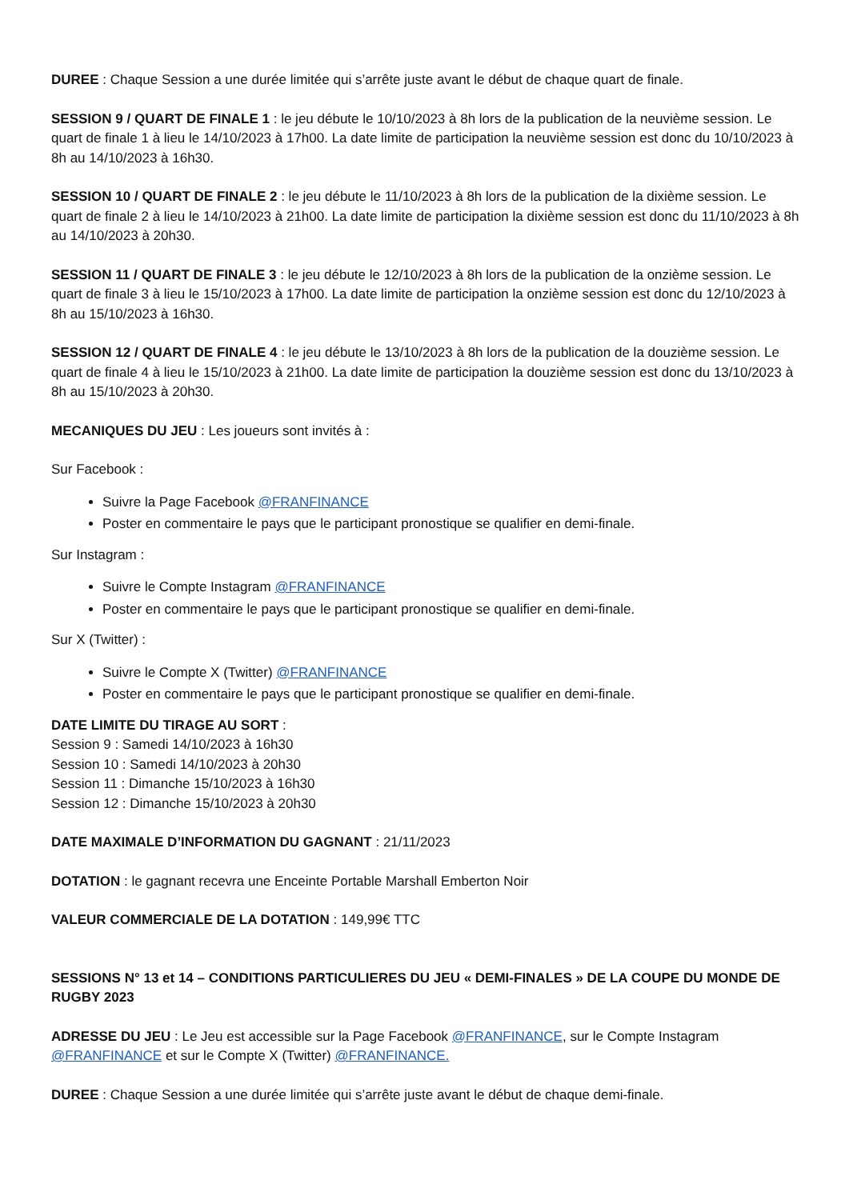DUREE : Chaque Session a une durée limitée qui s’arrête juste avant le début de chaque quart de finale.
SESSION 9 / QUART DE FINALE 1 : le jeu débute le 10/10/2023 à 8h lors de la publication de la neuvième session. Le quart de finale 1 à lieu le 14/10/2023 à 17h00. La date limite de participation la neuvième session est donc du 10/10/2023 à 8h au 14/10/2023 à 16h30.
SESSION 10 / QUART DE FINALE 2 : le jeu débute le 11/10/2023 à 8h lors de la publication de la dixième session. Le quart de finale 2 à lieu le 14/10/2023 à 21h00. La date limite de participation la dixième session est donc du 11/10/2023 à 8h au 14/10/2023 à 20h30.
SESSION 11 / QUART DE FINALE 3 : le jeu débute le 12/10/2023 à 8h lors de la publication de la onzième session. Le quart de finale 3 à lieu le 15/10/2023 à 17h00. La date limite de participation la onzième session est donc du 12/10/2023 à 8h au 15/10/2023 à 16h30.
SESSION 12 / QUART DE FINALE 4 : le jeu débute le 13/10/2023 à 8h lors de la publication de la douzième session. Le quart de finale 4 à lieu le 15/10/2023 à 21h00. La date limite de participation la douzième session est donc du 13/10/2023 à 8h au 15/10/2023 à 20h30.
MECANIQUES DU JEU : Les joueurs sont invités à :
Sur Facebook :
Suivre la Page Facebook @FRANFINANCE
Poster en commentaire le pays que le participant pronostique se qualifier en demi-finale.
Sur Instagram :
Suivre le Compte Instagram @FRANFINANCE
Poster en commentaire le pays que le participant pronostique se qualifier en demi-finale.
Sur X (Twitter) :
Suivre le Compte X (Twitter) @FRANFINANCE
Poster en commentaire le pays que le participant pronostique se qualifier en demi-finale.
DATE LIMITE DU TIRAGE AU SORT :
Session 9 : Samedi 14/10/2023 à 16h30
Session 10 : Samedi 14/10/2023 à 20h30
Session 11 : Dimanche 15/10/2023 à 16h30
Session 12 : Dimanche 15/10/2023 à 20h30
DATE MAXIMALE D’INFORMATION DU GAGNANT : 21/11/2023
DOTATION : le gagnant recevra une Enceinte Portable Marshall Emberton Noir
VALEUR COMMERCIALE DE LA DOTATION : 149,99€ TTC
SESSIONS N° 13 et 14 – CONDITIONS PARTICULIERES DU JEU « DEMI-FINALES » DE LA COUPE DU MONDE DE RUGBY 2023
ADRESSE DU JEU : Le Jeu est accessible sur la Page Facebook @FRANFINANCE, sur le Compte Instagram @FRANFINANCE et sur le Compte X (Twitter) @FRANFINANCE.
DUREE : Chaque Session a une durée limitée qui s’arrête juste avant le début de chaque demi-finale.